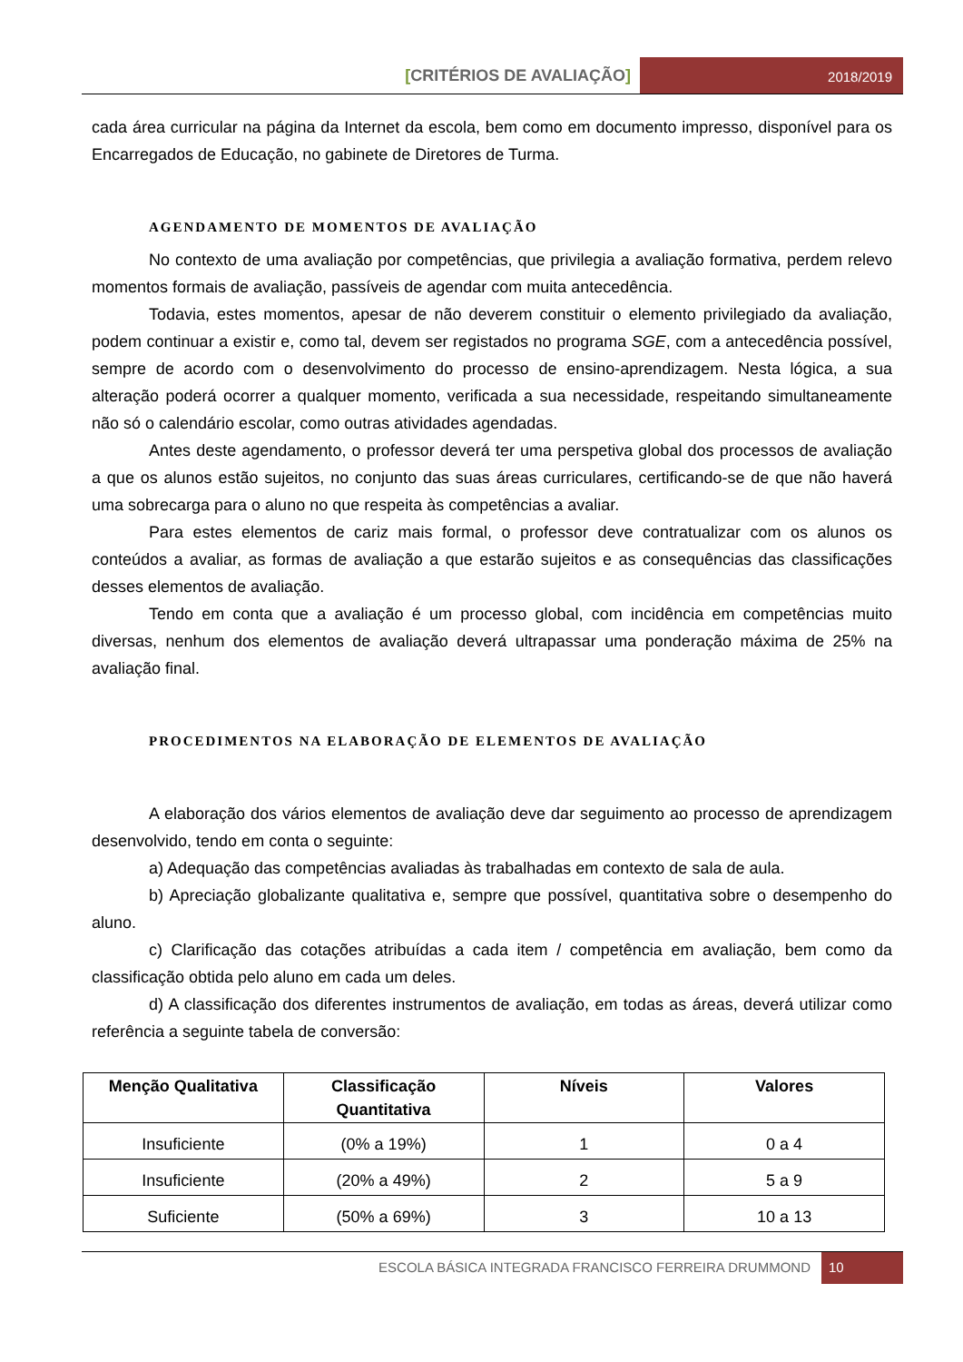[CRITÉRIOS DE AVALIAÇÃO]
2018/2019
cada área curricular na página da Internet da escola, bem como em documento impresso, disponível para os Encarregados de Educação, no gabinete de Diretores de Turma.
AGENDAMENTO DE MOMENTOS DE AVALIAÇÃO
No contexto de uma avaliação por competências, que privilegia a avaliação formativa, perdem relevo momentos formais de avaliação, passíveis de agendar com muita antecedência.
Todavia, estes momentos, apesar de não deverem constituir o elemento privilegiado da avaliação, podem continuar a existir e, como tal, devem ser registados no programa SGE, com a antecedência possível, sempre de acordo com o desenvolvimento do processo de ensino-aprendizagem. Nesta lógica, a sua alteração poderá ocorrer a qualquer momento, verificada a sua necessidade, respeitando simultaneamente não só o calendário escolar, como outras atividades agendadas.
Antes deste agendamento, o professor deverá ter uma perspetiva global dos processos de avaliação a que os alunos estão sujeitos, no conjunto das suas áreas curriculares, certificando-se de que não haverá uma sobrecarga para o aluno no que respeita às competências a avaliar.
Para estes elementos de cariz mais formal, o professor deve contratualizar com os alunos os conteúdos a avaliar, as formas de avaliação a que estarão sujeitos e as consequências das classificações desses elementos de avaliação.
Tendo em conta que a avaliação é um processo global, com incidência em competências muito diversas, nenhum dos elementos de avaliação deverá ultrapassar uma ponderação máxima de 25% na avaliação final.
PROCEDIMENTOS NA ELABORAÇÃO DE ELEMENTOS DE AVALIAÇÃO
A elaboração dos vários elementos de avaliação deve dar seguimento ao processo de aprendizagem desenvolvido, tendo em conta o seguinte:
a) Adequação das competências avaliadas às trabalhadas em contexto de sala de aula.
b) Apreciação globalizante qualitativa e, sempre que possível, quantitativa sobre o desempenho do aluno.
c) Clarificação das cotações atribuídas a cada item / competência em avaliação, bem como da classificação obtida pelo aluno em cada um deles.
d) A classificação dos diferentes instrumentos de avaliação, em todas as áreas, deverá utilizar como referência a seguinte tabela de conversão:
| Menção Qualitativa | Classificação Quantitativa | Níveis | Valores |
| --- | --- | --- | --- |
| Insuficiente | (0% a 19%) | 1 | 0 a 4 |
| Insuficiente | (20% a 49%) | 2 | 5 a 9 |
| Suficiente | (50% a 69%) | 3 | 10 a 13 |
ESCOLA BÁSICA INTEGRADA FRANCISCO FERREIRA DRUMMOND
10